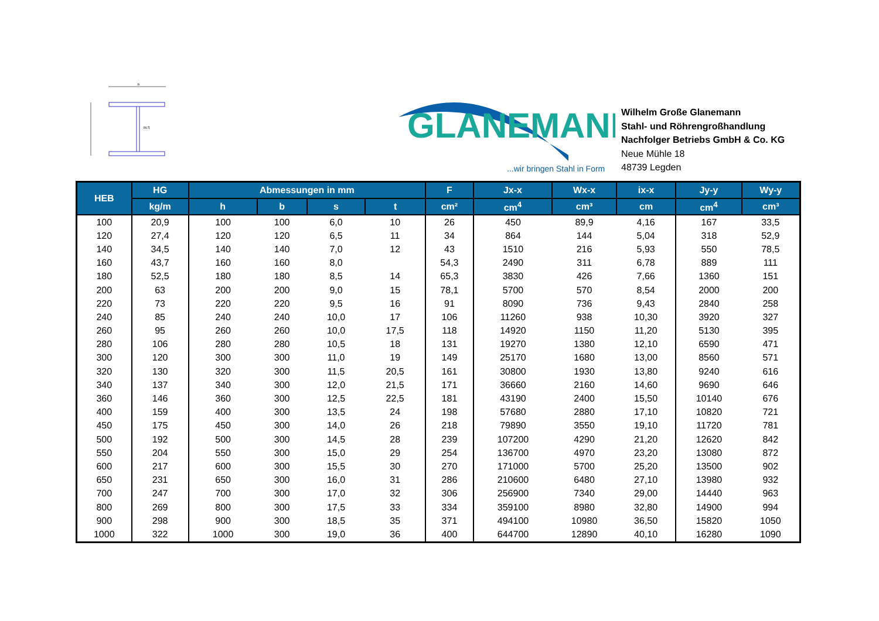b
M,S
GLANEMANN
...wir bringen Stahl in Form
Wilhelm Große Glanemann
Stahl- und Röhrengroßhandlung
Nachfolger Betriebs GmbH & Co. KG
Neue Mühle 18
48739 Legden
| HEB | HG | Abmessungen in mm | | | | F | Jx-x | Wx-x | ix-x | Jy-y | Wy-y |
| --- | --- | --- | --- | --- | --- | --- | --- | --- | --- | --- | --- |
| | kg/m | h | b | s | t | cm² | cm<sup>4</sup> | cm³ | cm | cm<sup>4</sup> | cm³ |
| 100 | 20,9 | 100 | 100 | 6,0 | 10 | 26 | 450 | 89,9 | 4,16 | 167 | 33,5 |
| 120 | 27,4 | 120 | 120 | 6,5 | 11 | 34 | 864 | 144 | 5,04 | 318 | 52,9 |
| 140 | 34,5 | 140 | 140 | 7,0 | 12 | 43 | 1510 | 216 | 5,93 | 550 | 78,5 |
| 160 | 43,7 | 160 | 160 | 8,0 | | 54,3 | 2490 | 311 | 6,78 | 889 | 111 |
| 180 | 52,5 | 180 | 180 | 8,5 | 14 | 65,3 | 3830 | 426 | 7,66 | 1360 | 151 |
| 200 | 63 | 200 | 200 | 9,0 | 15 | 78,1 | 5700 | 570 | 8,54 | 2000 | 200 |
| 220 | 73 | 220 | 220 | 9,5 | 16 | 91 | 8090 | 736 | 9,43 | 2840 | 258 |
| 240 | 85 | 240 | 240 | 10,0 | 17 | 106 | 11260 | 938 | 10,30 | 3920 | 327 |
| 260 | 95 | 260 | 260 | 10,0 | 17,5 | 118 | 14920 | 1150 | 11,20 | 5130 | 395 |
| 280 | 106 | 280 | 280 | 10,5 | 18 | 131 | 19270 | 1380 | 12,10 | 6590 | 471 |
| 300 | 120 | 300 | 300 | 11,0 | 19 | 149 | 25170 | 1680 | 13,00 | 8560 | 571 |
| 320 | 130 | 320 | 300 | 11,5 | 20,5 | 161 | 30800 | 1930 | 13,80 | 9240 | 616 |
| 340 | 137 | 340 | 300 | 12,0 | 21,5 | 171 | 36660 | 2160 | 14,60 | 9690 | 646 |
| 360 | 146 | 360 | 300 | 12,5 | 22,5 | 181 | 43190 | 2400 | 15,50 | 10140 | 676 |
| 400 | 159 | 400 | 300 | 13,5 | 24 | 198 | 57680 | 2880 | 17,10 | 10820 | 721 |
| 450 | 175 | 450 | 300 | 14,0 | 26 | 218 | 79890 | 3550 | 19,10 | 11720 | 781 |
| 500 | 192 | 500 | 300 | 14,5 | 28 | 239 | 107200 | 4290 | 21,20 | 12620 | 842 |
| 550 | 204 | 550 | 300 | 15,0 | 29 | 254 | 136700 | 4970 | 23,20 | 13080 | 872 |
| 600 | 217 | 600 | 300 | 15,5 | 30 | 270 | 171000 | 5700 | 25,20 | 13500 | 902 |
| 650 | 231 | 650 | 300 | 16,0 | 31 | 286 | 210600 | 6480 | 27,10 | 13980 | 932 |
| 700 | 247 | 700 | 300 | 17,0 | 32 | 306 | 256900 | 7340 | 29,00 | 14440 | 963 |
| 800 | 269 | 800 | 300 | 17,5 | 33 | 334 | 359100 | 8980 | 32,80 | 14900 | 994 |
| 900 | 298 | 900 | 300 | 18,5 | 35 | 371 | 494100 | 10980 | 36,50 | 15820 | 1050 |
| 1000 | 322 | 1000 | 300 | 19,0 | 36 | 400 | 644700 | 12890 | 40,10 | 16280 | 1090 |